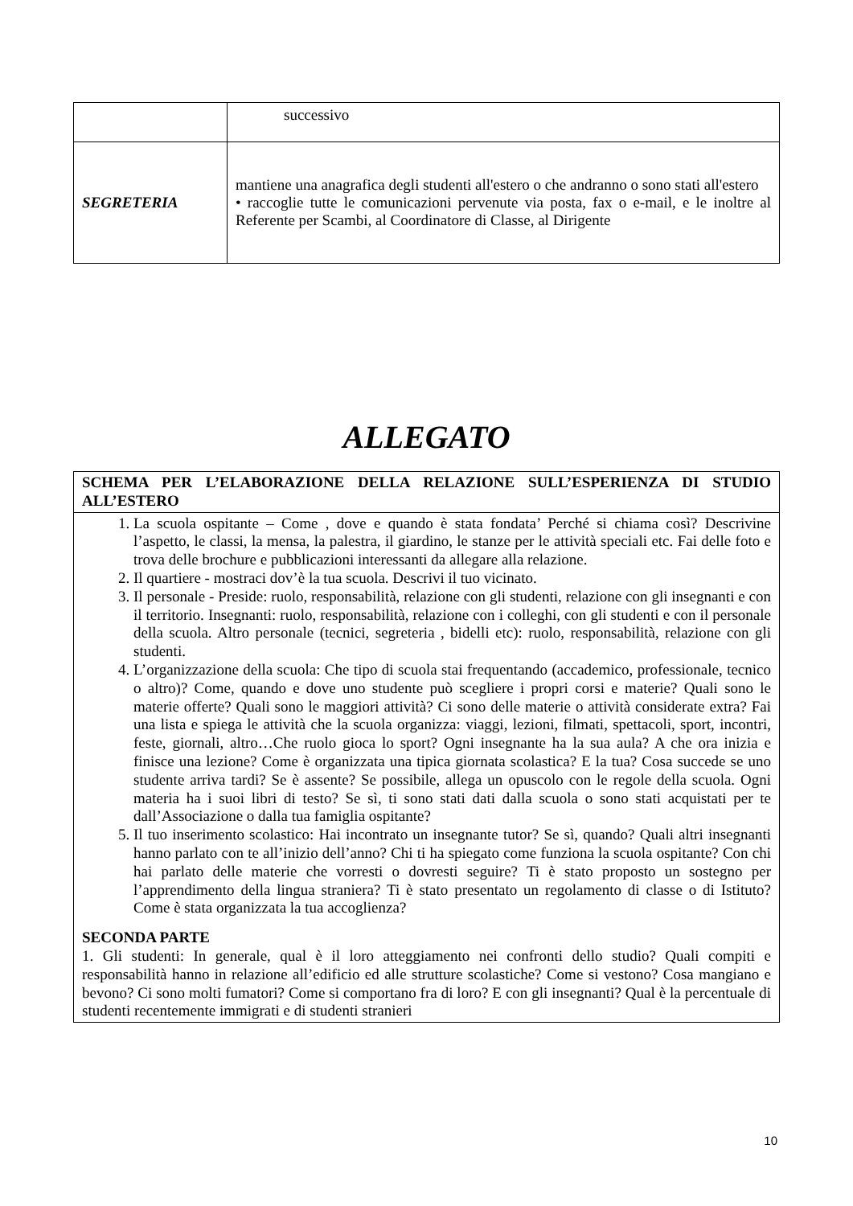| | successivo |
| SEGRETERIA | mantiene una anagrafica degli studenti all'estero o che andranno o sono stati all'estero • raccoglie tutte le comunicazioni pervenute via posta, fax o e-mail, e le inoltre al Referente per Scambi, al Coordinatore di Classe, al Dirigente |
ALLEGATO
| SCHEMA PER L’ELABORAZIONE DELLA RELAZIONE SULL’ESPERIENZA DI STUDIO ALL’ESTERO |
| 1. La scuola ospitante – Come , dove e quando è stata fondata’ Perché si chiama così? Descrivine l’aspetto, le classi, la mensa, la palestra, il giardino, le stanze per le attività speciali etc. Fai delle foto e trova delle brochure e pubblicazioni interessanti da allegare alla relazione. 2. Il quartiere - mostraci dov’è la tua scuola. Descrivi il tuo vicinato. 3. Il personale - Preside: ruolo, responsabilità, relazione con gli studenti, relazione con gli insegnanti e con il territorio. Insegnanti: ruolo, responsabilità, relazione con i colleghi, con gli studenti e con il personale della scuola. Altro personale (tecnici, segreteria , bidelli etc): ruolo, responsabilità, relazione con gli studenti. 4. L’organizzazione della scuola: Che tipo di scuola stai frequentando (accademico, professionale, tecnico o altro)? Come, quando e dove uno studente può scegliere i propri corsi e materie? Quali sono le materie offerte? Quali sono le maggiori attività? Ci sono delle materie o attività considerate extra? Fai una lista e spiega le attività che la scuola organizza: viaggi, lezioni, filmati, spettacoli, sport, incontri, feste, giornali, altro…Che ruolo gioca lo sport? Ogni insegnante ha la sua aula? A che ora inizia e finisce una lezione? Come è organizzata una tipica giornata scolastica? E la tua? Cosa succede se uno studente arriva tardi? Se è assente? Se possibile, allega un opuscolo con le regole della scuola. Ogni materia ha i suoi libri di testo? Se sì, ti sono stati dati dalla scuola o sono stati acquistati per te dall’Associazione o dalla tua famiglia ospitante? 5. Il tuo inserimento scolastico: Hai incontrato un insegnante tutor? Se sì, quando? Quali altri insegnanti hanno parlato con te all’inizio dell’anno? Chi ti ha spiegato come funziona la scuola ospitante? Con chi hai parlato delle materie che vorresti o dovresti seguire? Ti è stato proposto un sostegno per l’apprendimento della lingua straniera? Ti è stato presentato un regolamento di classe o di Istituto? Come è stata organizzata la tua accoglienza? SECONDA PARTE 1. Gli studenti: In generale, qual è il loro atteggiamento nei confronti dello studio? Quali compiti e responsabilità hanno in relazione all’edificio ed alle strutture scolastiche? Come si vestono? Cosa mangiano e bevono? Ci sono molti fumatori? Come si comportano fra di loro? E con gli insegnanti? Qual è la percentuale di studenti recentemente immigrati e di studenti stranieri |
10